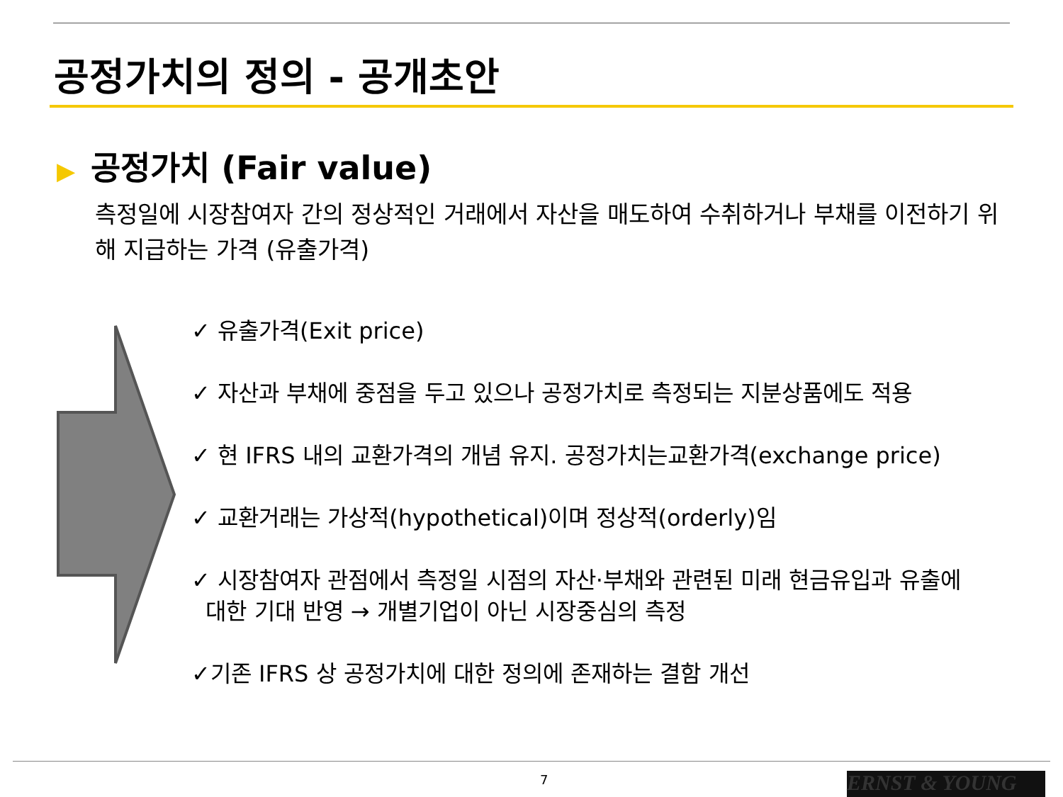공정가치의 정의 - 공개초안
▶ 공정가치 (Fair value)
측정일에 시장참여자 간의 정상적인 거래에서 자산을 매도하여 수취하거나 부채를 이전하기 위해 지급하는 가격 (유출가격)
✓ 유출가격(Exit price)
✓ 자산과 부채에 중점을 두고 있으나 공정가치로 측정되는 지분상품에도 적용
✓ 현 IFRS 내의 교환가격의 개념 유지. 공정가치는교환가격(exchange price)
✓ 교환거래는 가상적(hypothetical)이며 정상적(orderly)임
✓ 시장참여자 관점에서 측정일 시점의 자산·부채와 관련된 미래 현금유입과 유출에
대한 기대 반영 → 개별기업이 아닌 시장중심의 측정
✓기존 IFRS 상 공정가치에 대한 정의에 존재하는 결함 개선
7 ERNST & YOUNG